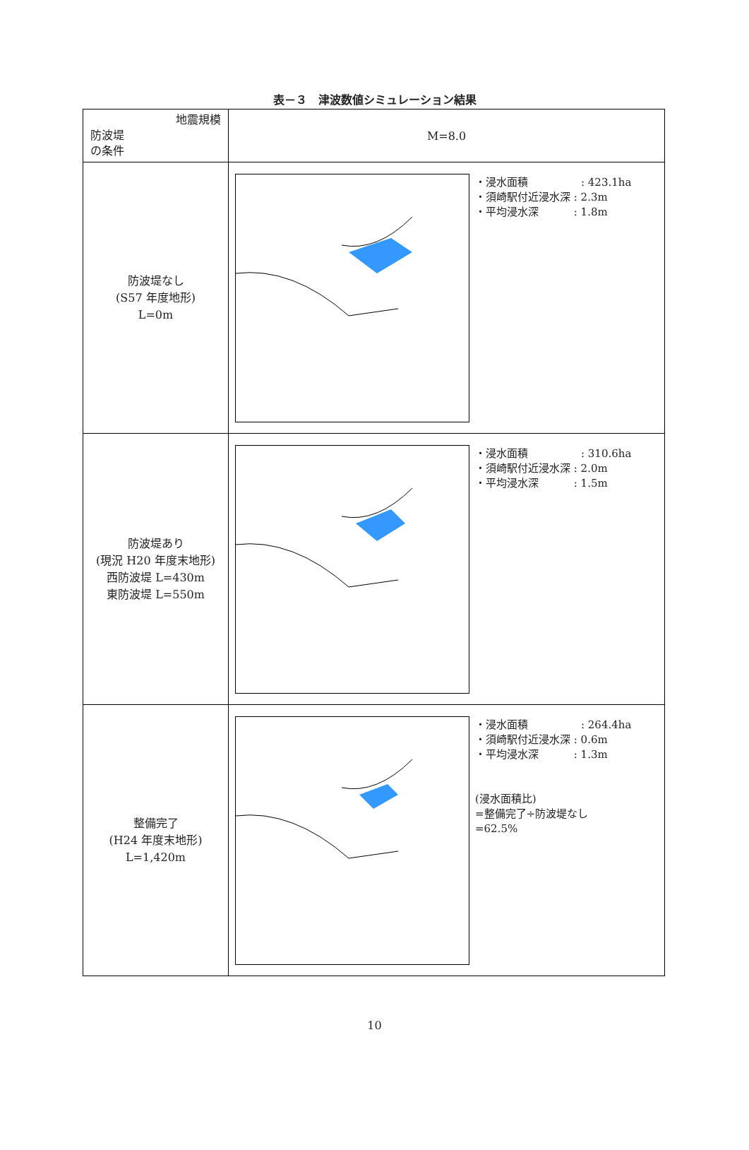表－３　津波数値シミュレーション結果
| 地震規模 防波堤 の条件 | M=8.0 |
| 防波堤なし (S57 年度地形) L=0m | ・浸水面積 : 423.1ha ・須崎駅付近浸水深 : 2.3m ・平均浸水深 : 1.8m |
| 防波堤あり (現況 H20 年度末地形) 西防波堤 L=430m 東防波堤 L=550m | ・浸水面積 : 310.6ha ・須崎駅付近浸水深 : 2.0m ・平均浸水深 : 1.5m |
| 整備完了 (H24 年度末地形) L=1,420m | ・浸水面積 : 264.4ha ・須崎駅付近浸水深 : 0.6m ・平均浸水深 : 1.3m (浸水面積比) =整備完了÷防波堤なし =62.5% |
10